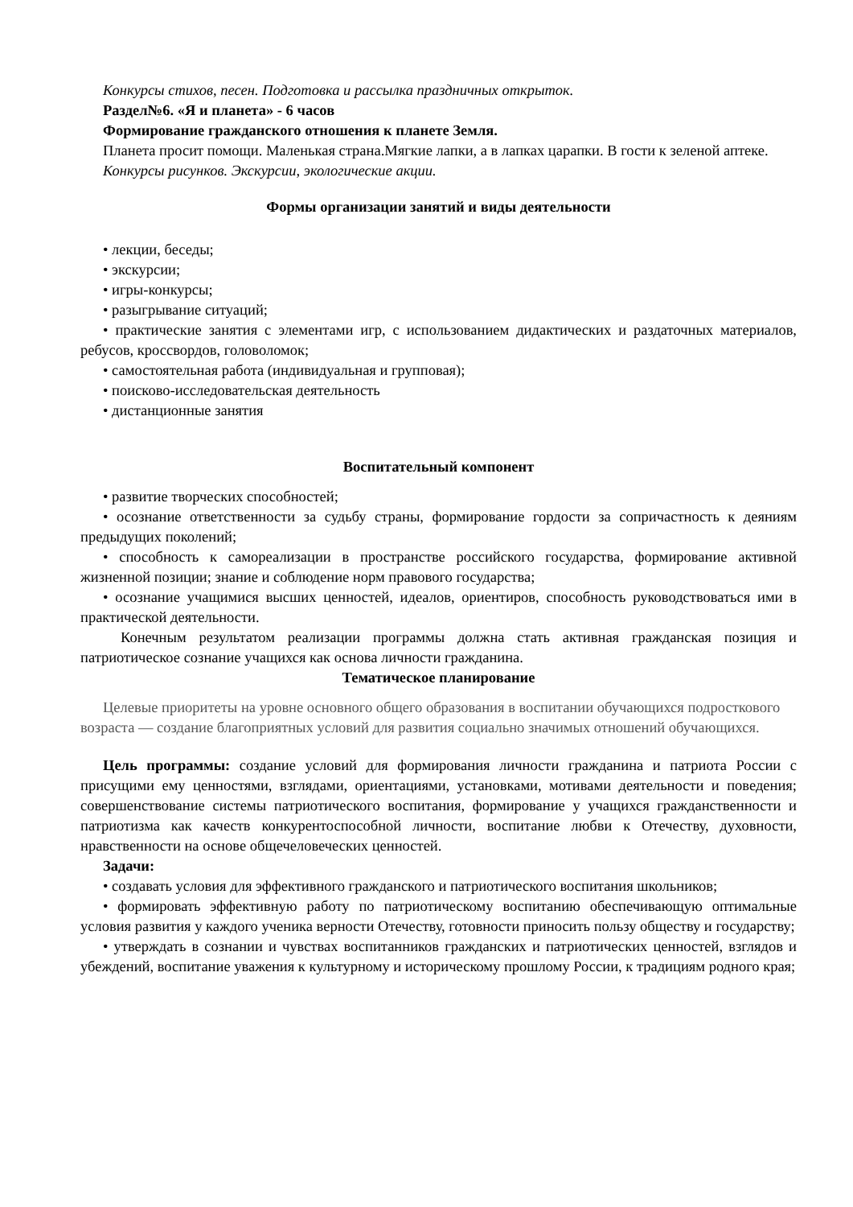Конкурсы стихов, песен. Подготовка и рассылка праздничных открыток.
Раздел№6. «Я и планета» - 6 часов
Формирование гражданского отношения к планете Земля.
Планета просит помощи. Маленькая страна.Мягкие лапки, а в лапках царапки. В гости к зеленой аптеке.
Конкурсы рисунков. Экскурсии, экологические акции.
Формы организации занятий и виды деятельности
• лекции, беседы;
• экскурсии;
• игры-конкурсы;
• разыгрывание ситуаций;
• практические занятия с элементами игр, с использованием дидактических и раздаточных материалов, ребусов, кроссвордов, головоломок;
• самостоятельная работа (индивидуальная и групповая);
• поисково-исследовательская деятельность
• дистанционные занятия
Воспитательный компонент
• развитие творческих способностей;
• осознание ответственности за судьбу страны, формирование гордости за сопричастность к деяниям предыдущих поколений;
• способность к самореализации в пространстве российского государства, формирование активной жизненной позиции; знание и соблюдение норм правового государства;
• осознание учащимися высших ценностей, идеалов, ориентиров, способность руководствоваться ими в практической деятельности.
Конечным результатом реализации программы должна стать активная гражданская позиция и патриотическое сознание учащихся как основа личности гражданина.
Тематическое планирование
Целевые приоритеты на уровне основного общего образования в воспитании обучающихся подросткового возраста — создание благоприятных условий для развития социально значимых отношений обучающихся.
Цель программы: создание условий для формирования личности гражданина и патриота России с присущими ему ценностями, взглядами, ориентациями, установками, мотивами деятельности и поведения; совершенствование системы патриотического воспитания, формирование у учащихся гражданственности и патриотизма как качеств конкурентоспособной личности, воспитание любви к Отечеству, духовности, нравственности на основе общечеловеческих ценностей.
Задачи:
• создавать условия для эффективного гражданского и патриотического воспитания школьников;
• формировать эффективную работу по патриотическому воспитанию обеспечивающую оптимальные условия развития у каждого ученика верности Отечеству, готовности приносить пользу обществу и государству;
• утверждать в сознании и чувствах воспитанников гражданских и патриотических ценностей, взглядов и убеждений, воспитание уважения к культурному и историческому прошлому России, к традициям родного края;